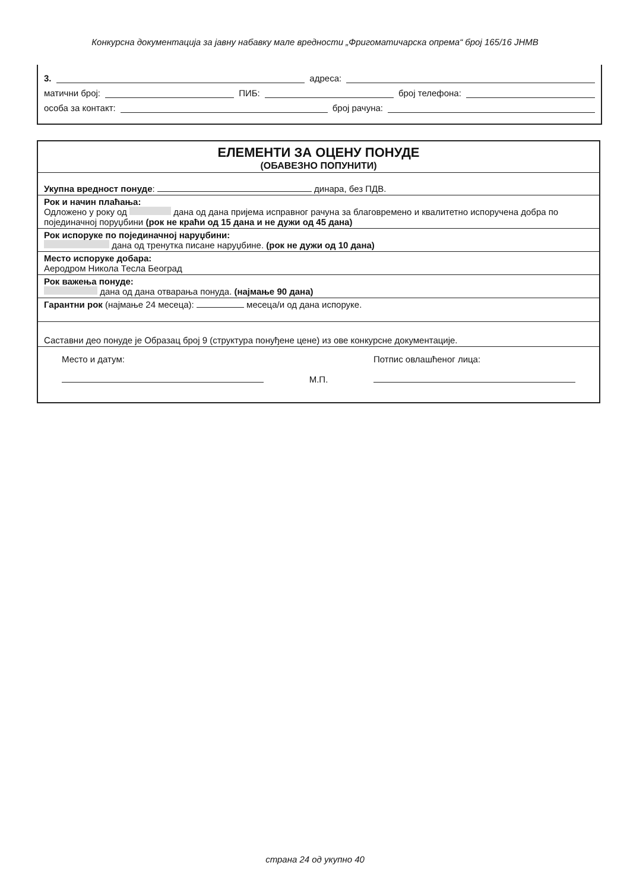Конкурсна документација за јавну набавку мале вредности „Фригоматичарска опрема“ број 165/16 ЈНМВ
3. адреса:
матични број: ПИБ: број телефона:
особа за контакт: број рачуна:
ЕЛЕМЕНТИ ЗА ОЦЕНУ ПОНУДЕ
(ОБАВЕЗНО ПОПУНИТИ)
Укупна вредност понуде: динара, без ПДВ.
Рок и начин плаћања:
Одложено у року од дана од дана пријема исправног рачуна за благовремено и квалитетно испоручена добра по појединачној поруџбини (рок не краћи од 15 дана и не дужи од 45 дана)
Рок испоруке по појединачној наруџбини:
дана од тренутка писане наруџбине. (рок не дужи од 10 дана)
Место испоруке добара:
Аеродром Никола Тесла Београд
Рок важења понуде:
дана од дана отварања понуда. (најмање 90 дана)
Гарантни рок (најмање 24 месеца): месеца/и од дана испоруке.
Саставни део понуде је Образац број 9 (структура понуђене цене) из ове конкурсне документације.
Место и датум:
М.П. Потпис овлашћеног лица:
страна 24 од укупно 40